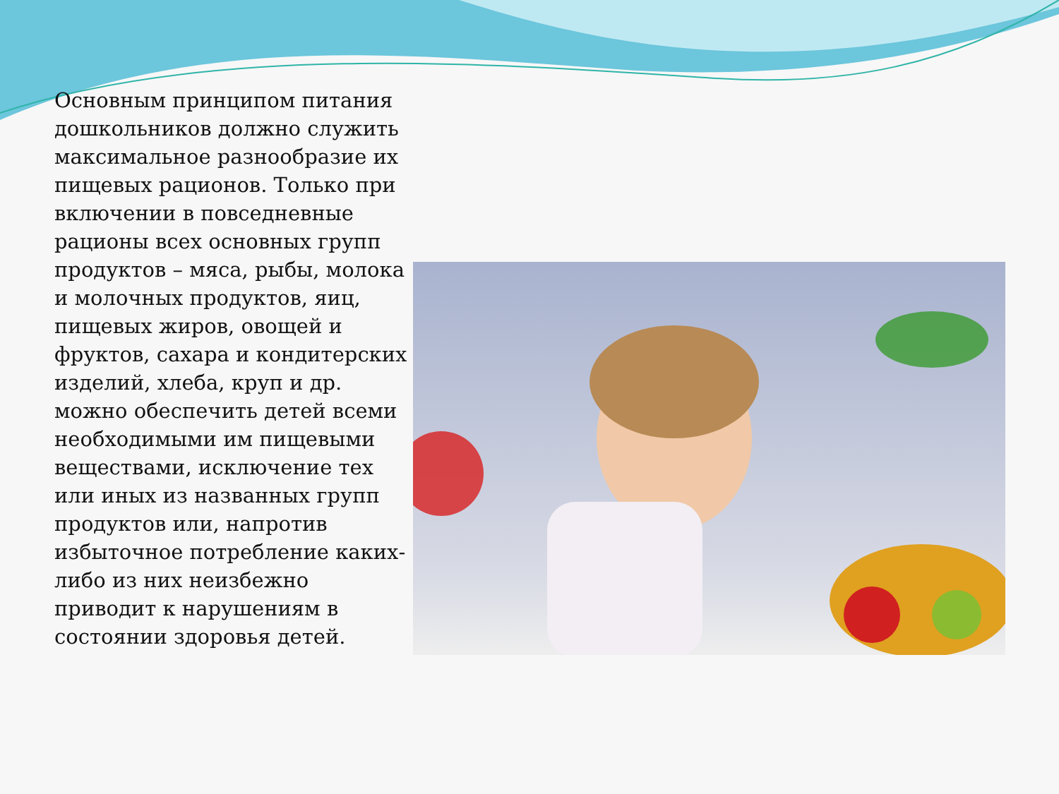Основным принципом питания дошкольников должно служить максимальное разнообразие их пищевых рационов. Только при включении в повседневные рационы всех основных групп продуктов – мяса, рыбы, молока и молочных продуктов, яиц, пищевых жиров, овощей и фруктов, сахара и кондитерских изделий, хлеба, круп и др. можно обеспечить детей всеми необходимыми им пищевыми веществами, исключение тех или иных из названных групп продуктов или, напротив избыточное потребление каких-либо из них неизбежно приводит к нарушениям в состоянии здоровья детей.